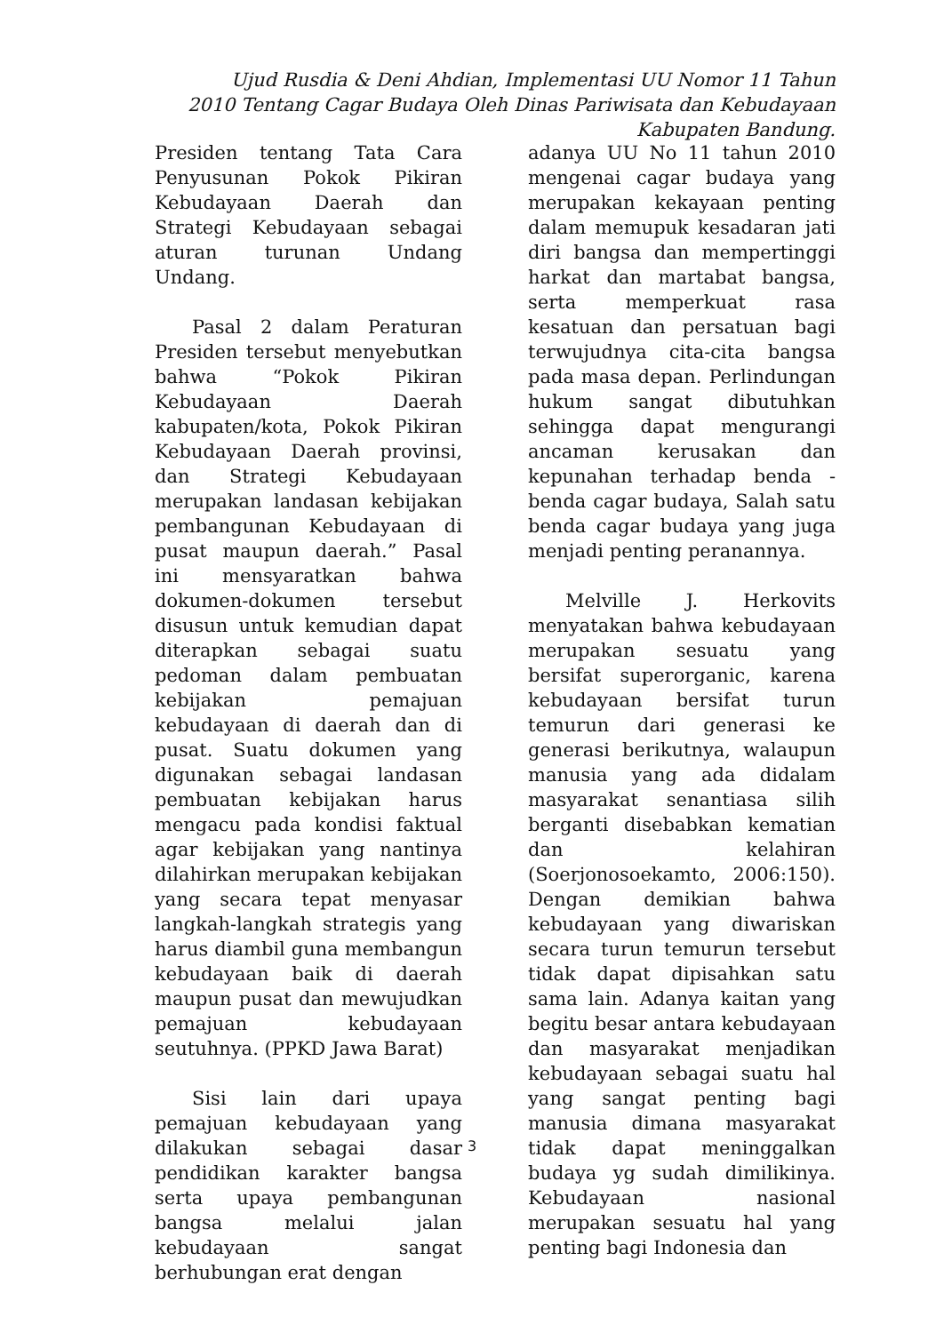Ujud Rusdia & Deni Ahdian, Implementasi UU Nomor 11 Tahun 2010 Tentang Cagar Budaya Oleh Dinas Pariwisata dan Kebudayaan Kabupaten Bandung.
Presiden tentang Tata Cara Penyusunan Pokok Pikiran Kebudayaan Daerah dan Strategi Kebudayaan sebagai aturan turunan Undang Undang.
Pasal 2 dalam Peraturan Presiden tersebut menyebutkan bahwa “Pokok Pikiran Kebudayaan Daerah kabupaten/kota, Pokok Pikiran Kebudayaan Daerah provinsi, dan Strategi Kebudayaan merupakan landasan kebijakan pembangunan Kebudayaan di pusat maupun daerah.” Pasal ini mensyaratkan bahwa dokumen-dokumen tersebut disusun untuk kemudian dapat diterapkan sebagai suatu pedoman dalam pembuatan kebijakan pemajuan kebudayaan di daerah dan di pusat. Suatu dokumen yang digunakan sebagai landasan pembuatan kebijakan harus mengacu pada kondisi faktual agar kebijakan yang nantinya dilahirkan merupakan kebijakan yang secara tepat menyasar langkah-langkah strategis yang harus diambil guna membangun kebudayaan baik di daerah maupun pusat dan mewujudkan pemajuan kebudayaan seutuhnya. (PPKD Jawa Barat)
Sisi lain dari upaya pemajuan kebudayaan yang dilakukan sebagai dasar pendidikan karakter bangsa serta upaya pembangunan bangsa melalui jalan kebudayaan sangat berhubungan erat dengan
adanya UU No 11 tahun 2010 mengenai cagar budaya yang merupakan kekayaan penting dalam memupuk kesadaran jati diri bangsa dan mempertinggi harkat dan martabat bangsa, serta memperkuat rasa kesatuan dan persatuan bagi terwujudnya cita-cita bangsa pada masa depan. Perlindungan hukum sangat dibutuhkan sehingga dapat mengurangi ancaman kerusakan dan kepunahan terhadap benda - benda cagar budaya, Salah satu benda cagar budaya yang juga menjadi penting peranannya.
Melville J. Herkovits menyatakan bahwa kebudayaan merupakan sesuatu yang bersifat superorganic, karena kebudayaan bersifat turun temurun dari generasi ke generasi berikutnya, walaupun manusia yang ada didalam masyarakat senantiasa silih berganti disebabkan kematian dan kelahiran (Soerjonosoekamto, 2006:150). Dengan demikian bahwa kebudayaan yang diwariskan secara turun temurun tersebut tidak dapat dipisahkan satu sama lain. Adanya kaitan yang begitu besar antara kebudayaan dan masyarakat menjadikan kebudayaan sebagai suatu hal yang sangat penting bagi manusia dimana masyarakat tidak dapat meninggalkan budaya yg sudah dimilikinya. Kebudayaan nasional merupakan sesuatu hal yang penting bagi Indonesia dan
3